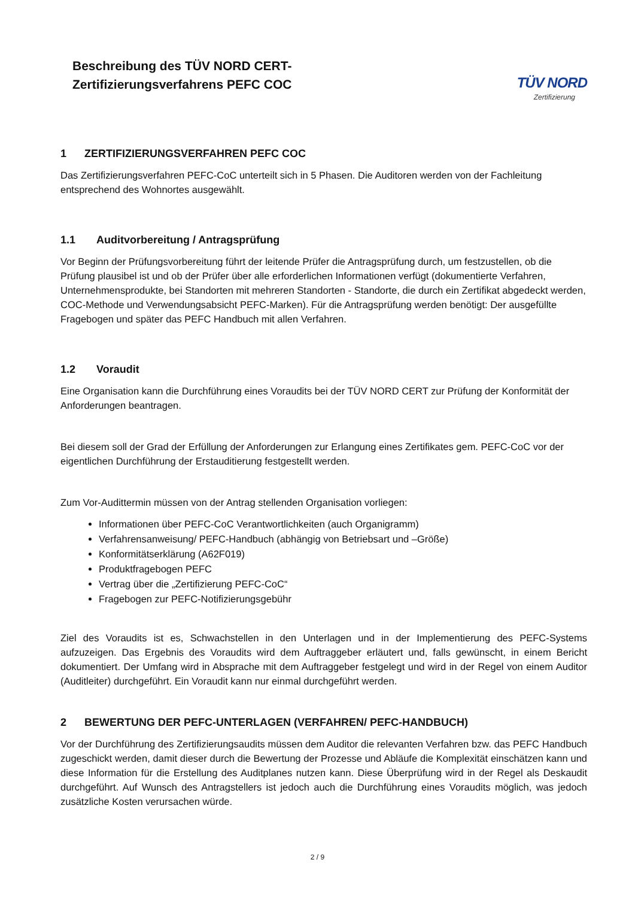Beschreibung des TÜV NORD CERT-
Zertifizierungsverfahrens PEFC COC
TÜV NORD
Zertifizierung
1 ZERTIFIZIERUNGSVERFAHREN PEFC COC
Das Zertifizierungsverfahren PEFC-CoC unterteilt sich in 5 Phasen. Die Auditoren werden von der Fachleitung entsprechend des Wohnortes ausgewählt.
1.1 Auditvorbereitung / Antragsprüfung
Vor Beginn der Prüfungsvorbereitung führt der leitende Prüfer die Antragsprüfung durch, um festzustellen, ob die Prüfung plausibel ist und ob der Prüfer über alle erforderlichen Informationen verfügt (dokumentierte Verfahren, Unternehmensprodukte, bei Standorten mit mehreren Standorten - Standorte, die durch ein Zertifikat abgedeckt werden, COC-Methode und Verwendungsabsicht PEFC-Marken). Für die Antragsprüfung werden benötigt: Der ausgefüllte Fragebogen und später das PEFC Handbuch mit allen Verfahren.
1.2 Voraudit
Eine Organisation kann die Durchführung eines Voraudits bei der TÜV NORD CERT zur Prüfung der Konformität der Anforderungen beantragen.
Bei diesem soll der Grad der Erfüllung der Anforderungen zur Erlangung eines Zertifikates gem. PEFC-CoC vor der eigentlichen Durchführung der Erstauditierung festgestellt werden.
Zum Vor-Audittermin müssen von der Antrag stellenden Organisation vorliegen:
Informationen über PEFC-CoC Verantwortlichkeiten (auch Organigramm)
Verfahrensanweisung/ PEFC-Handbuch (abhängig von Betriebsart und –Größe)
Konformitätserklärung (A62F019)
Produktfragebogen PEFC
Vertrag über die „Zertifizierung PEFC-CoC“
Fragebogen zur PEFC-Notifizierungsgebühr
Ziel des Voraudits ist es, Schwachstellen in den Unterlagen und in der Implementierung des PEFC-Systems aufzuzeigen. Das Ergebnis des Voraudits wird dem Auftraggeber erläutert und, falls gewünscht, in einem Bericht dokumentiert. Der Umfang wird in Absprache mit dem Auftraggeber festgelegt und wird in der Regel von einem Auditor (Auditleiter) durchgeführt. Ein Voraudit kann nur einmal durchgeführt werden.
2 BEWERTUNG DER PEFC-UNTERLAGEN (VERFAHREN/ PEFC-HANDBUCH)
Vor der Durchführung des Zertifizierungsaudits müssen dem Auditor die relevanten Verfahren bzw. das PEFC Handbuch zugeschickt werden, damit dieser durch die Bewertung der Prozesse und Abläufe die Komplexität einschätzen kann und diese Information für die Erstellung des Auditplanes nutzen kann. Diese Überprüfung wird in der Regel als Deskaudit durchgeführt. Auf Wunsch des Antragstellers ist jedoch auch die Durchführung eines Voraudits möglich, was jedoch zusätzliche Kosten verursachen würde.
2 / 9